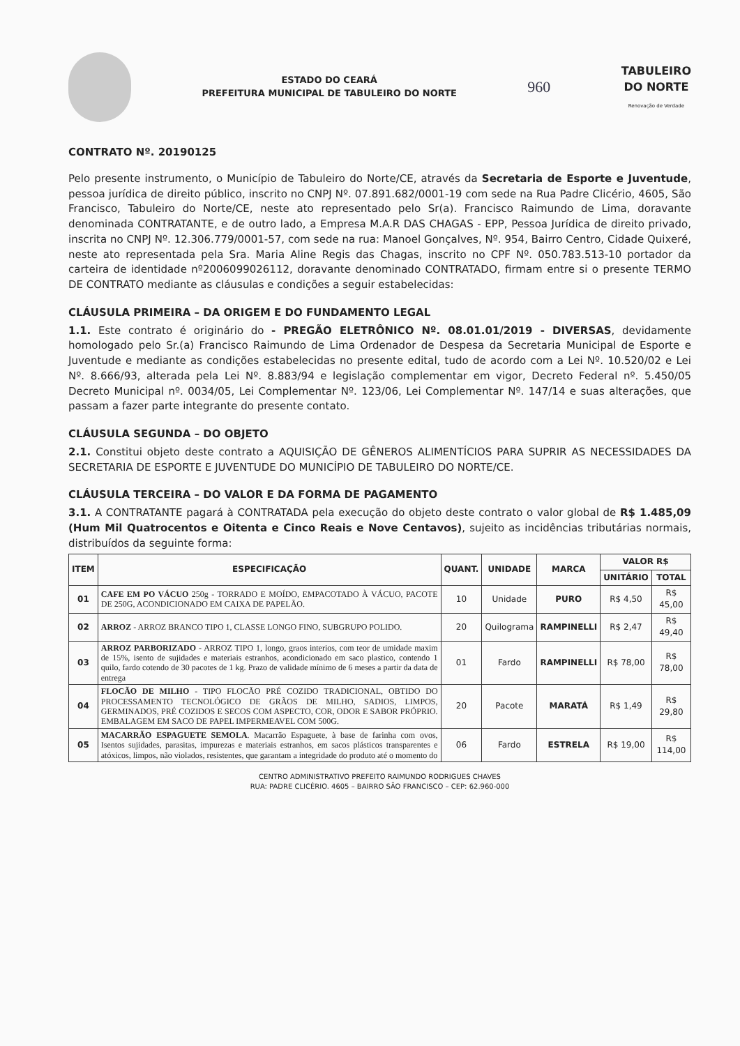ESTADO DO CEARÁ
PREFEITURA MUNICIPAL DE TABULEIRO DO NORTE
960
TABULEIRO
DO NORTE
Renovação de Verdade
CONTRATO Nº. 20190125
Pelo presente instrumento, o Município de Tabuleiro do Norte/CE, através da Secretaria de Esporte e Juventude, pessoa jurídica de direito público, inscrito no CNPJ Nº. 07.891.682/0001-19 com sede na Rua Padre Clicério, 4605, São Francisco, Tabuleiro do Norte/CE, neste ato representado pelo Sr(a). Francisco Raimundo de Lima, doravante denominada CONTRATANTE, e de outro lado, a Empresa M.A.R DAS CHAGAS - EPP, Pessoa Jurídica de direito privado, inscrita no CNPJ Nº. 12.306.779/0001-57, com sede na rua: Manoel Gonçalves, Nº. 954, Bairro Centro, Cidade Quixeré, neste ato representada pela Sra. Maria Aline Regis das Chagas, inscrito no CPF Nº. 050.783.513-10 portador da carteira de identidade nº2006099026112, doravante denominado CONTRATADO, firmam entre si o presente TERMO DE CONTRATO mediante as cláusulas e condições a seguir estabelecidas:
CLÁUSULA PRIMEIRA – DA ORIGEM E DO FUNDAMENTO LEGAL
1.1. Este contrato é originário do - PREGÃO ELETRÔNICO Nº. 08.01.01/2019 - DIVERSAS, devidamente homologado pelo Sr.(a) Francisco Raimundo de Lima Ordenador de Despesa da Secretaria Municipal de Esporte e Juventude e mediante as condições estabelecidas no presente edital, tudo de acordo com a Lei Nº. 10.520/02 e Lei Nº. 8.666/93, alterada pela Lei Nº. 8.883/94 e legislação complementar em vigor, Decreto Federal nº. 5.450/05 Decreto Municipal nº. 0034/05, Lei Complementar Nº. 123/06, Lei Complementar Nº. 147/14 e suas alterações, que passam a fazer parte integrante do presente contato.
CLÁUSULA SEGUNDA – DO OBJETO
2.1. Constitui objeto deste contrato a AQUISIÇÃO DE GÊNEROS ALIMENTÍCIOS PARA SUPRIR AS NECESSIDADES DA SECRETARIA DE ESPORTE E JUVENTUDE DO MUNICÍPIO DE TABULEIRO DO NORTE/CE.
CLÁUSULA TERCEIRA – DO VALOR E DA FORMA DE PAGAMENTO
3.1. A CONTRATANTE pagará à CONTRATADA pela execução do objeto deste contrato o valor global de R$ 1.485,09 (Hum Mil Quatrocentos e Oitenta e Cinco Reais e Nove Centavos), sujeito as incidências tributárias normais, distribuídos da seguinte forma:
| ITEM | ESPECIFICAÇÃO | QUANT. | UNIDADE | MARCA | VALOR R$ | |
| --- | --- | --- | --- | --- | --- | --- |
| | | | | | UNITÁRIO | TOTAL |
| 01 | CAFE EM PO VÁCUO 250g - TORRADO E MOÍDO, EMPACOTADO À VÁCUO, PACOTE DE 250G, ACONDICIONADO EM CAIXA DE PAPELÃO. | 10 | Unidade | PURO | R$ 4,50 | R$ 45,00 |
| 02 | ARROZ - ARROZ BRANCO TIPO 1, CLASSE LONGO FINO, SUBGRUPO POLIDO. | 20 | Quilograma | RAMPINELLI | R$ 2,47 | R$ 49,40 |
| 03 | ARROZ PARBORIZADO - ARROZ TIPO 1, longo, graos interios, com teor de umidade maxim de 15%, isento de sujidades e materiais estranhos, acondicionado em saco plastico, contendo 1 quilo, fardo cotendo de 30 pacotes de 1 kg. Prazo de validade mínimo de 6 meses a partir da data de entrega | 01 | Fardo | RAMPINELLI | R$ 78,00 | R$ 78,00 |
| 04 | FLOCÃO DE MILHO - TIPO FLOCÃO PRÉ COZIDO TRADICIONAL, OBTIDO DO PROCESSAMENTO TECNOLÓGICO DE GRÃOS DE MILHO, SADIOS, LIMPOS, GERMINADOS, PRÉ COZIDOS E SECOS COM ASPECTO, COR, ODOR E SABOR PRÓPRIO. EMBALAGEM EM SACO DE PAPEL IMPERMEAVEL COM 500G. | 20 | Pacote | MARATÁ | R$ 1,49 | R$ 29,80 |
| 05 | MACARRÃO ESPAGUETE SEMOLA . Macarrão Espaguete, à base de farinha com ovos, Isentos sujidades, parasitas, impurezas e materiais estranhos, em sacos plásticos transparentes e atóxicos, limpos, não violados, resistentes, que garantam a integridade do produto até o momento do | 06 | Fardo | ESTRELA | R$ 19,00 | R$ 114,00 |
CENTRO ADMINISTRATIVO PREFEITO RAIMUNDO RODRIGUES CHAVES
RUA: PADRE CLICÉRIO. 4605 – BAIRRO SÃO FRANCISCO – CEP: 62.960-000